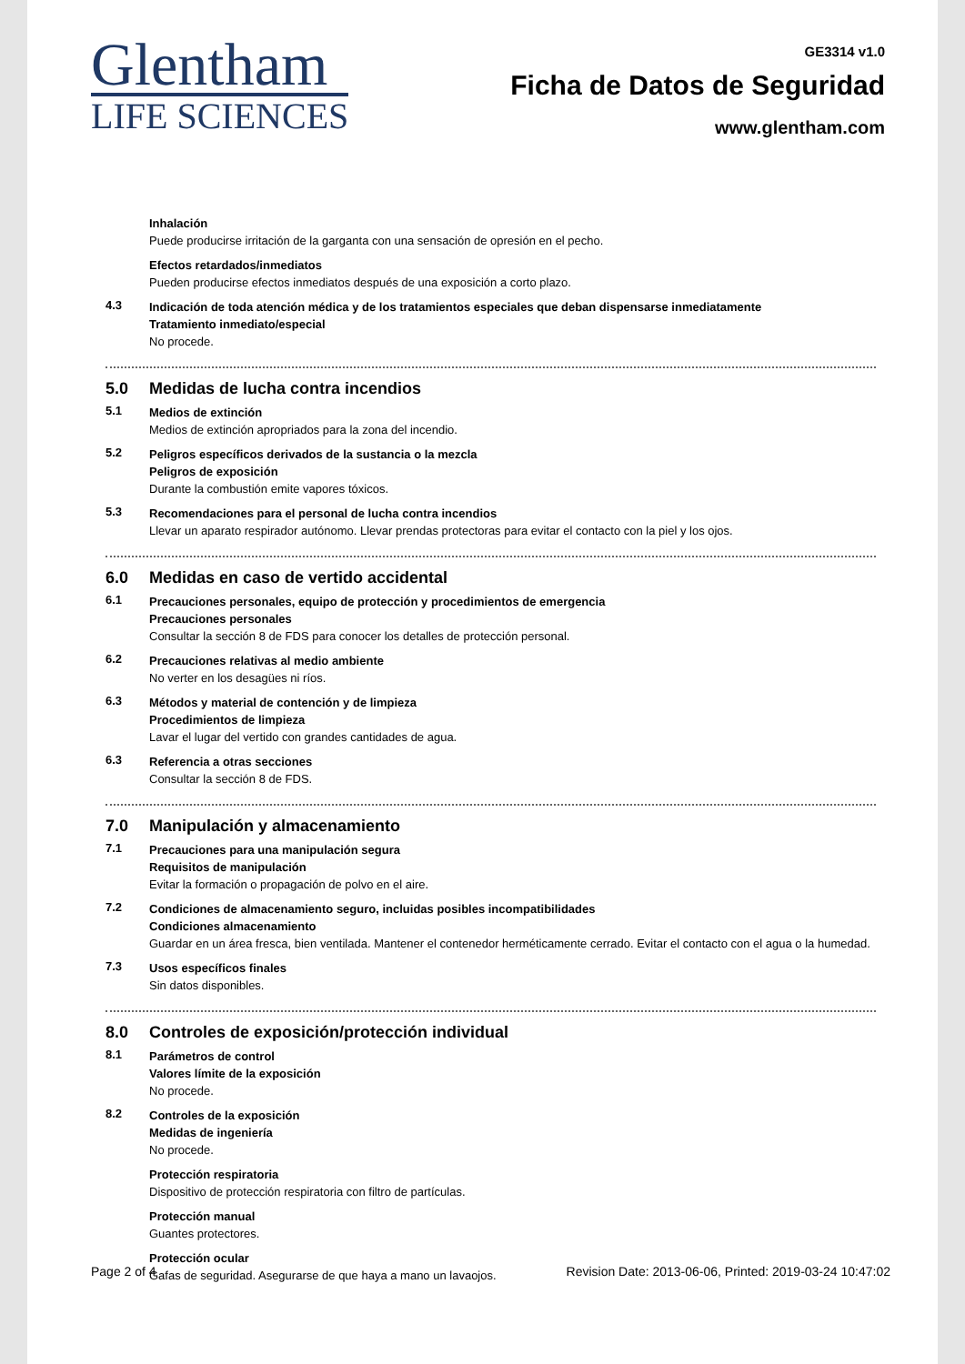Glentham
LIFE SCIENCES
GE3314 v1.0
Ficha de Datos de Seguridad
www.glentham.com
Inhalación
Puede producirse irritación de la garganta con una sensación de opresión en el pecho.
Efectos retardados/inmediatos
Pueden producirse efectos inmediatos después de una exposición a corto plazo.
4.3
Indicación de toda atención médica y de los tratamientos especiales que deban dispensarse inmediatamente
Tratamiento inmediato/especial
No procede.
5.0 Medidas de lucha contra incendios
5.1
Medios de extinción
Medios de extinción apropriados para la zona del incendio.
5.2
Peligros específicos derivados de la sustancia o la mezcla
Peligros de exposición
Durante la combustión emite vapores tóxicos.
5.3
Recomendaciones para el personal de lucha contra incendios
Llevar un aparato respirador autónomo. Llevar prendas protectoras para evitar el contacto con la piel y los ojos.
6.0 Medidas en caso de vertido accidental
6.1
Precauciones personales, equipo de protección y procedimientos de emergencia
Precauciones personales
Consultar la sección 8 de FDS para conocer los detalles de protección personal.
6.2
Precauciones relativas al medio ambiente
No verter en los desagües ni ríos.
6.3
Métodos y material de contención y de limpieza
Procedimientos de limpieza
Lavar el lugar del vertido con grandes cantidades de agua.
6.3
Referencia a otras secciones
Consultar la sección 8 de FDS.
7.0 Manipulación y almacenamiento
7.1
Precauciones para una manipulación segura
Requisitos de manipulación
Evitar la formación o propagación de polvo en el aire.
7.2
Condiciones de almacenamiento seguro, incluidas posibles incompatibilidades
Condiciones almacenamiento
Guardar en un área fresca, bien ventilada. Mantener el contenedor herméticamente cerrado. Evitar el contacto con el agua o la humedad.
7.3
Usos específicos finales
Sin datos disponibles.
8.0 Controles de exposición/protección individual
8.1
Parámetros de control
Valores límite de la exposición
No procede.
8.2
Controles de la exposición
Medidas de ingeniería
No procede.
Protección respiratoria
Dispositivo de protección respiratoria con filtro de partículas.
Protección manual
Guantes protectores.
Protección ocular
Gafas de seguridad. Asegurarse de que haya a mano un lavaojos.
Page 2 of 4 Revision Date: 2013-06-06, Printed: 2019-03-24 10:47:02